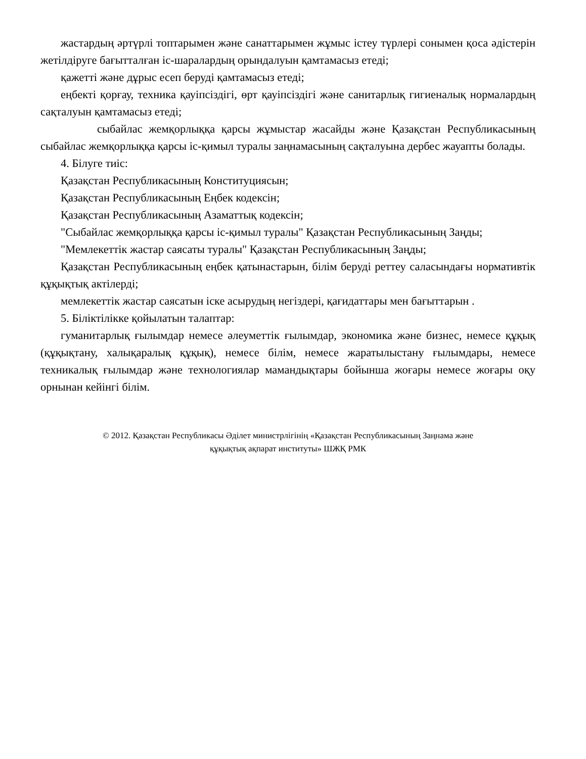жастардың әртүрлі топтарымен және санаттарымен жұмыс істеу түрлері сонымен қоса әдістерін жетілдіруге бағытталған іс-шаралардың орындалуын қамтамасыз етеді;
қажетті және дұрыс есеп беруді қамтамасыз етеді;
еңбекті қорғау, техника қауіпсіздігі, өрт қауіпсіздігі және санитарлық гигиеналық нормалардың сақталуын қамтамасыз етеді;
сыбайлас жемқорлыққа қарсы жұмыстар жасайды және Қазақстан Республикасының сыбайлас жемқорлыққа қарсы іс-қимыл туралы заңнамасының сақталуына дербес жауапты болады.
4. Білуге тиіс:
Қазақстан Республикасының Конституциясын;
Қазақстан Республикасының Еңбек кодексін;
Қазақстан Республикасының Азаматтық кодексін;
"Сыбайлас жемқорлыққа қарсы іс-қимыл туралы" Қазақстан Республикасының Заңды;
"Мемлекеттік жастар саясаты туралы" Қазақстан Республикасының Заңды;
Қазақстан Республикасының еңбек қатынастарын, білім беруді реттеу саласындағы нормативтік құқықтық актілерді;
мемлекеттік жастар саясатын іске асырудың негіздері, қағидаттары мен бағыттарын .
5. Біліктілікке қойылатын талаптар:
гуманитарлық ғылымдар немесе әлеуметтік ғылымдар, экономика және бизнес, немесе құқық (құқықтану, халықаралық құқық), немесе білім, немесе жаратылыстану ғылымдары, немесе техникалық ғылымдар және технологиялар мамандықтары бойынша жоғары немесе жоғары оқу орнынан кейінгі білім.
© 2012. Қазақстан Республикасы Әділет министрлігінің «Қазақстан Республикасының Заңнама және
құқықтық ақпарат институты» ШЖҚ РМК